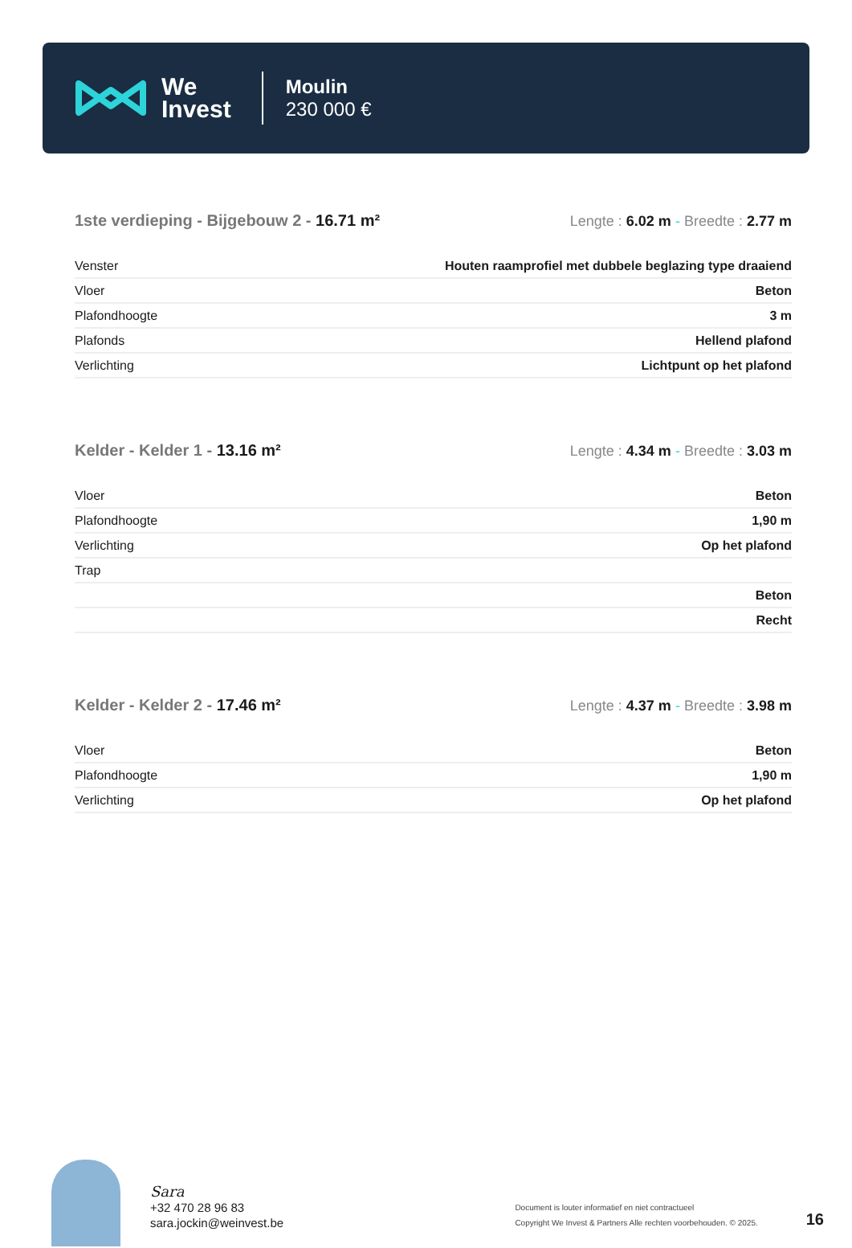We
Invest
Moulin
230 000 €
1ste verdieping - Bijgebouw 2 - 16.71 m²
Lengte : 6.02 m - Breedte : 2.77 m
| Venster | Houten raamprofiel met dubbele beglazing type draaiend |
| Vloer | Beton |
| Plafondhoogte | 3 m |
| Plafonds | Hellend plafond |
| Verlichting | Lichtpunt op het plafond |
Kelder - Kelder 1 - 13.16 m² Lengte : 4.34 m - Breedte : 3.03 m
| Vloer | Beton |
| Plafondhoogte | 1,90 m |
| Verlichting | Op het plafond |
| Trap | |
| | Beton |
| | Recht |
Kelder - Kelder 2 - 17.46 m² Lengte : 4.37 m - Breedte : 3.98 m
| Vloer | Beton |
| Plafondhoogte | 1,90 m |
| Verlichting | Op het plafond |
Sara
+32 470 28 96 83
sara.jockin@weinvest.be
Document is louter informatief en niet contractueel
Copyright We Invest & Partners Alle rechten voorbehouden. © 2025.
16